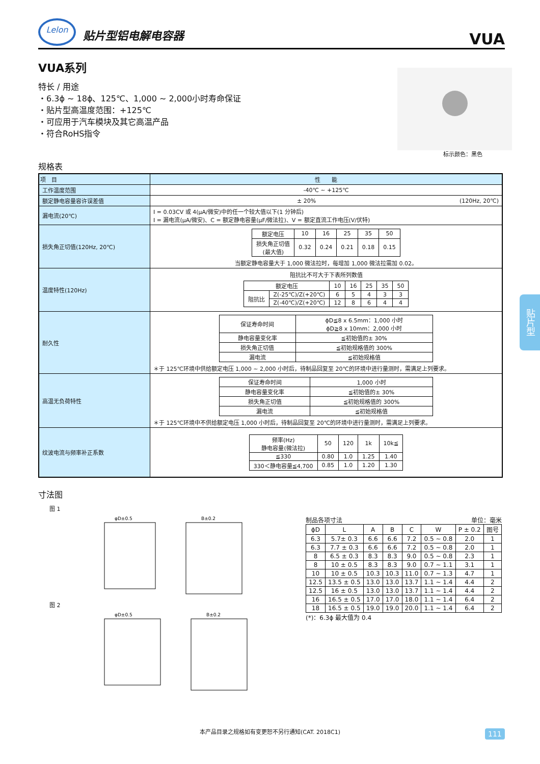Lelon
贴片型铝电解电容器
VUA
VUA系列
特长 / 用途
・6.3ϕ ~ 18ϕ、125℃、1,000 ~ 2,000小时寿命保证
・贴片型高温度范围：+125℃
・可应用于汽车模块及其它高温产品
・符合RoHS指令
标示颜色：黑色
规格表
| 项 目 | 性 能 |
| --- | --- |
| 工作温度范围 | -40℃ ~ +125℃ |
| 额定静电容量容许误差值 | ± 20% (120Hz, 20℃) |
| 漏电流(20℃) | I = 0.03CV 或 4(μA/微安)中的任一个较大值以下(1 分钟后) I = 漏电流(μA/微安)、C = 额定静电容量(μF/微法拉)、V = 额定直流工作电压(V/伏特) |
| 损失角正切值(120Hz, 20℃) | / 额定电压 / 10 / 16 / 25 / 35 / 50 / / 损失角正切值 (最大值) / 0.32 / 0.24 / 0.21 / 0.18 / 0.15 / 当额定静电容量大于 1,000 微法拉时，每增加 1,000 微法拉需加 0.02。 |
| 温度特性(120Hz) | 阻抗比不可大于下表所列数值 / 额定电压 / / 10 / 16 / 25 / 35 / 50 / / 阻抗比 / Z(-25℃)/Z(+20℃) / 6 / 5 / 4 / 3 / 3 / / / Z(-40℃)/Z(+20℃) / 12 / 8 / 6 / 4 / 4 / |
| 耐久性 | / 保证寿命时间 / ϕD≦8 x 6.5mm：1,000 小时 ϕD≧8 x 10mm：2,000 小时 / / 静电容量变化率 / ≦初始值的± 30% / / 损失角正切值 / ≦初始规格值的 300% / / 漏电流 / ≦初始规格值 / ＊于 125℃环境中供给额定电压 1,000 ~ 2,000 小时后，待制品回复至 20℃的环境中进行量测时，需满足上列要求。 |
| 高温无负荷特性 | / 保证寿命时间 / 1,000 小时 / / 静电容量变化率 / ≦初始值的± 30% / / 损失角正切值 / ≦初始规格值的 300% / / 漏电流 / ≦初始规格值 / ＊于 125℃环境中不供给额定电压 1,000 小时后，待制品回复至 20℃的环境中进行量测时，需满足上列要求。 |
| 纹波电流与频率补正系数 | / 频率(Hz) 静电容量(微法拉) / 50 / 120 / 1k / 10k≦ / / ≦330 / 0.80 / 1.0 / 1.25 / 1.40 / / 330＜静电容量≦4,700 / 0.85 / 1.0 / 1.20 / 1.30 / |
寸法图
　　图 1
φD±0.5
B±0.2
　　图 2
φD±0.5
B±0.2
制品各项寸法 单位：毫米
| ϕD | L | A | B | C | W | P ± 0.2 | 图号 |
| --- | --- | --- | --- | --- | --- | --- | --- |
| 6.3 | 5.7± 0.3 | 6.6 | 6.6 | 7.2 | 0.5 ~ 0.8 | 2.0 | 1 |
| 6.3 | 7.7 ± 0.3 | 6.6 | 6.6 | 7.2 | 0.5 ~ 0.8 | 2.0 | 1 |
| 8 | 6.5 ± 0.3 | 8.3 | 8.3 | 9.0 | 0.5 ~ 0.8 | 2.3 | 1 |
| 8 | 10 ± 0.5 | 8.3 | 8.3 | 9.0 | 0.7 ~ 1.1 | 3.1 | 1 |
| 10 | 10 ± 0.5 | 10.3 | 10.3 | 11.0 | 0.7 ~ 1.3 | 4.7 | 1 |
| 12.5 | 13.5 ± 0.5 | 13.0 | 13.0 | 13.7 | 1.1 ~ 1.4 | 4.4 | 2 |
| 12.5 | 16 ± 0.5 | 13.0 | 13.0 | 13.7 | 1.1 ~ 1.4 | 4.4 | 2 |
| 16 | 16.5 ± 0.5 | 17.0 | 17.0 | 18.0 | 1.1 ~ 1.4 | 6.4 | 2 |
| 18 | 16.5 ± 0.5 | 19.0 | 19.0 | 20.0 | 1.1 ~ 1.4 | 6.4 | 2 |
(*)：6.3ϕ 最大值为 0.4
贴片型
本产品目录之规格如有变更恕不另行通知(CAT. 2018C1) 111